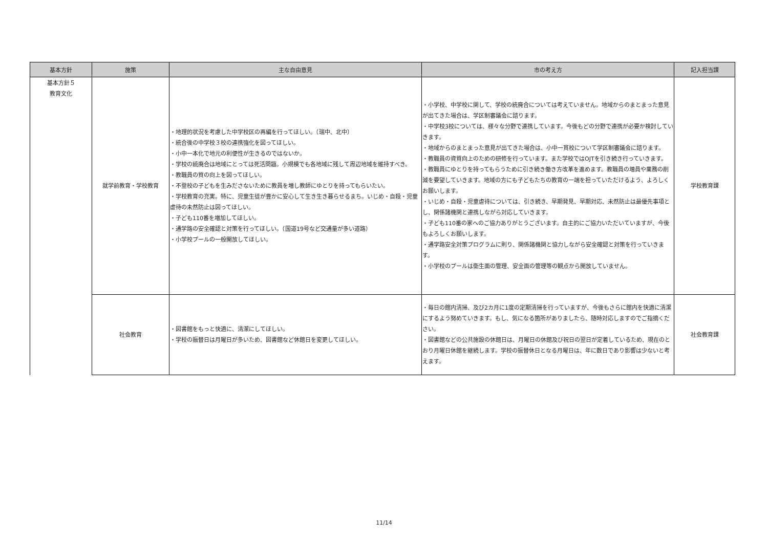| 基本方針 | 施策 | 主な自由意見 | 市の考え方 | 記入担当課 |
| --- | --- | --- | --- | --- |
| 基本方針５ 教育文化 | 就学前教育・学校教育 | ・地理的状況を考慮した中学校区の再編を行ってほしい。（瑞中、北中） ・統合後の中学校３校の連携強化を図ってほしい。 ・小中一本化で地元の利便性が生きるのではないか。 ・学校の統廃合は地域にとっては死活問題。小規模でも各地域に残して周辺地域を維持すべき。 ・教職員の質の向上を図ってほしい。 ・不登校の子どもを生みださないために教員を増し教師にゆとりを持ってもらいたい。 ・学校教育の充実。特に、児童生徒が豊かに安心して生き生き暮らせるまち。いじめ・自殺・児童虐待の未然防止は図ってほしい。 ・子ども110番を増加してほしい。 ・通学路の安全確認と対策を行ってほしい。（国道19号など交通量が多い道路） ・小学校プールの一般開放してほしい。 | ・小学校、中学校に関して、学校の統廃合については考えていません。地域からのまとまった意見が出てきた場合は、学区制審議会に諮ります。 ・中学校3校については、様々な分野で連携しています。今後もどの分野で連携が必要か検討していきます。 ・地域からのまとまった意見が出てきた場合は、小中一貫校について学区制審議会に諮ります。 ・教職員の資質向上のための研修を行っています。また学校ではOJTを引き続き行っていきます。 ・教職員にゆとりを持ってもらうために引き続き働き方改革を進めます。教職員の増員や業務の削減を要望していきます。地域の方にも子どもたちの教育の一端を担っていただけるよう、よろしくお願いします。 ・いじめ・自殺・児童虐待については、引き続き、早期発見、早期対応、未然防止は最優先事項とし、関係諸機関と連携しながら対応していきます。 ・子ども110番の家へのご協力ありがとうございます。自主的にご協力いただいていますが、今後もよろしくお願いします。 ・通学路安全対策プログラムに則り、関係諸機関と協力しながら安全確認と対策を行っていきます。 ・小学校のプールは衛生面の管理、安全面の管理等の観点から開放していません。 | 学校教育課 |
| | 社会教育 | ・図書館をもっと快適に、清潔にしてほしい。 ・学校の振替日は月曜日が多いため、図書館など休館日を変更してほしい。 | ・毎日の館内清掃、及び2カ月に1度の定期清掃を行っていますが、今後もさらに館内を快適に清潔にするよう努めていきます。もし、気になる箇所がありましたら、随時対応しますのでご指摘ください。 ・図書館などの公共施設の休館日は、月曜日の休館及び祝日の翌日が定着しているため、現在のとおり月曜日休館を継続します。学校の振替休日となる月曜日は、年に数日であり影響は少ないと考えます。 | 社会教育課 |
11/14